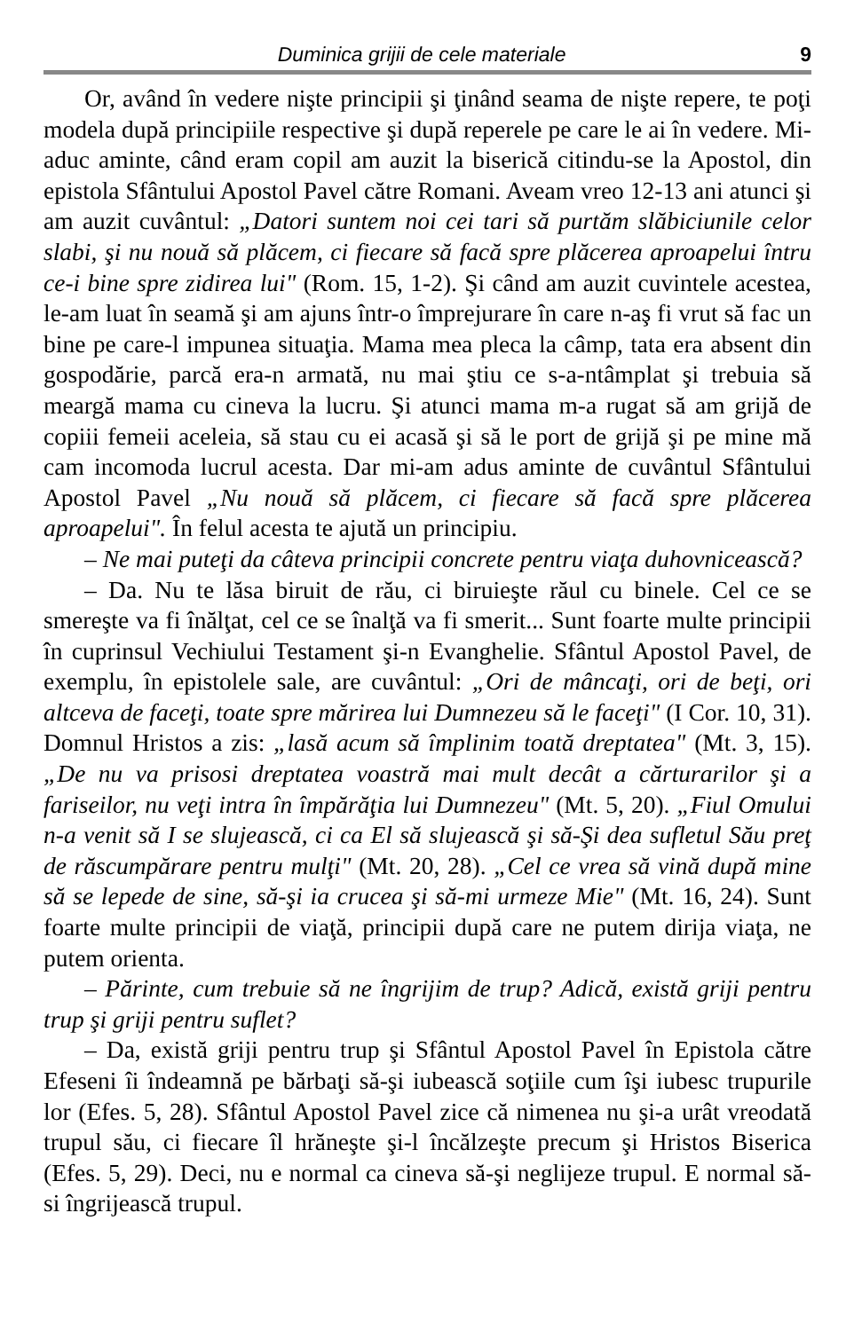Duminica grijii de cele materiale 9
Or, având în vedere nişte principii şi ţinând seama de nişte repere, te poţi modela după principiile respective şi după reperele pe care le ai în vedere. Mi-aduc aminte, când eram copil am auzit la biserică citindu-se la Apostol, din epistola Sfântului Apostol Pavel către Romani. Aveam vreo 12-13 ani atunci şi am auzit cuvântul: „Datori suntem noi cei tari să purtăm slăbiciunile celor slabi, şi nu nouă să plăcem, ci fiecare să facă spre plăcerea aproapelui întru ce-i bine spre zidirea lui" (Rom. 15, 1-2). Şi când am auzit cuvintele acestea, le-am luat în seamă şi am ajuns într-o împrejurare în care n-aş fi vrut să fac un bine pe care-l impunea situaţia. Mama mea pleca la câmp, tata era absent din gospodărie, parcă era-n armată, nu mai ştiu ce s-a-ntâmplat şi trebuia să meargă mama cu cineva la lucru. Şi atunci mama m-a rugat să am grijă de copiii femeii aceleia, să stau cu ei acasă şi să le port de grijă şi pe mine mă cam incomoda lucrul acesta. Dar mi-am adus aminte de cuvântul Sfântului Apostol Pavel „Nu nouă să plăcem, ci fiecare să facă spre plăcerea aproapelui". În felul acesta te ajută un principiu.
– Ne mai puteţi da câteva principii concrete pentru viaţa duhovnicească?
– Da. Nu te lăsa biruit de rău, ci biruieşte răul cu binele. Cel ce se smereşte va fi înălţat, cel ce se înalţă va fi smerit... Sunt foarte multe principii în cuprinsul Vechiului Testament şi-n Evanghelie. Sfântul Apostol Pavel, de exemplu, în epistolele sale, are cuvântul: „Ori de mâncaţi, ori de beţi, ori altceva de faceţi, toate spre mărirea lui Dumnezeu să le faceţi" (I Cor. 10, 31). Domnul Hristos a zis: „lasă acum să împlinim toată dreptatea" (Mt. 3, 15). „De nu va prisosi dreptatea voastră mai mult decât a cărturarilor şi a fariseilor, nu veţi intra în împărăţia lui Dumnezeu" (Mt. 5, 20). „Fiul Omului n-a venit să I se slujească, ci ca El să slujească şi să-Şi dea sufletul Său preţ de răscumpărare pentru mulţi" (Mt. 20, 28). „Cel ce vrea să vină după mine să se lepede de sine, să-şi ia crucea şi să-mi urmeze Mie" (Mt. 16, 24). Sunt foarte multe principii de viaţă, principii după care ne putem dirija viaţa, ne putem orienta.
– Părinte, cum trebuie să ne îngrijim de trup? Adică, există griji pentru trup şi griji pentru suflet?
– Da, există griji pentru trup şi Sfântul Apostol Pavel în Epistola către Efeseni îi îndeamnă pe bărbaţi să-şi iubească soţiile cum îşi iubesc trupurile lor (Efes. 5, 28). Sfântul Apostol Pavel zice că nimenea nu şi-a urât vreodată trupul său, ci fiecare îl hrăneşte şi-l încălzeşte precum şi Hristos Biserica (Efes. 5, 29). Deci, nu e normal ca cineva să-şi neglijeze trupul. E normal să-si îngrijească trupul.